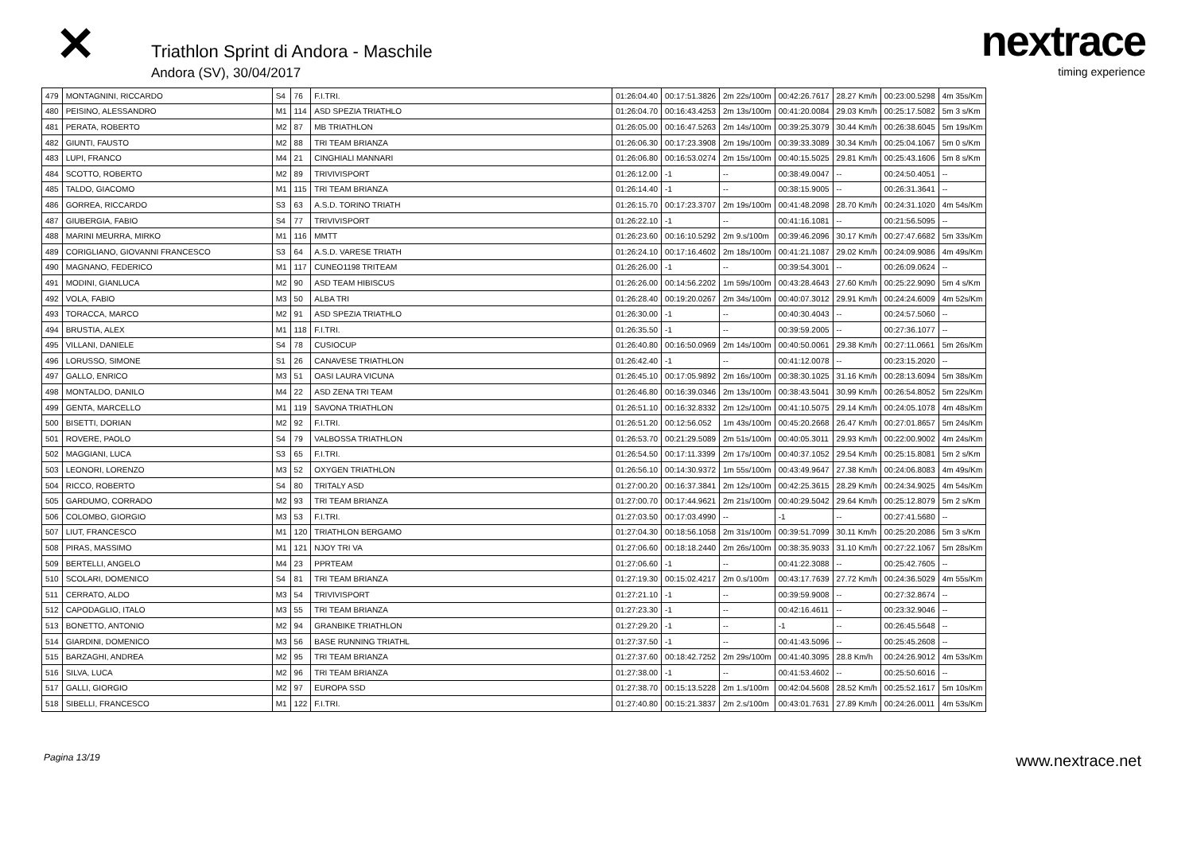✕
Triathlon Sprint di Andora - Maschile
Andora (SV), 30/04/2017
nextrace
timing experience
| 479 | MONTAGNINI, RICCARDO | S4 | 76 | F.I.TRI. | 01:26:04.40 | 00:17:51.3826 | 2m 22s/100m | 00:42:26.7617 | 28.27 Km/h | 00:23:00.5298 | 4m 35s/Km |
| 480 | PEISINO, ALESSANDRO | M1 | 114 | ASD SPEZIA TRIATHLO | 01:26:04.70 | 00:16:43.4253 | 2m 13s/100m | 00:41:20.0084 | 29.03 Km/h | 00:25:17.5082 | 5m 3 s/Km |
| 481 | PERATA, ROBERTO | M2 | 87 | MB TRIATHLON | 01:26:05.00 | 00:16:47.5263 | 2m 14s/100m | 00:39:25.3079 | 30.44 Km/h | 00:26:38.6045 | 5m 19s/Km |
| 482 | GIUNTI, FAUSTO | M2 | 88 | TRI TEAM BRIANZA | 01:26:06.30 | 00:17:23.3908 | 2m 19s/100m | 00:39:33.3089 | 30.34 Km/h | 00:25:04.1067 | 5m 0 s/Km |
| 483 | LUPI, FRANCO | M4 | 21 | CINGHIALI MANNARI | 01:26:06.80 | 00:16:53.0274 | 2m 15s/100m | 00:40:15.5025 | 29.81 Km/h | 00:25:43.1606 | 5m 8 s/Km |
| 484 | SCOTTO, ROBERTO | M2 | 89 | TRIVIVISPORT | 01:26:12.00 | -1 | -- | 00:38:49.0047 | -- | 00:24:50.4051 | -- |
| 485 | TALDO, GIACOMO | M1 | 115 | TRI TEAM BRIANZA | 01:26:14.40 | -1 | -- | 00:38:15.9005 | -- | 00:26:31.3641 | -- |
| 486 | GORREA, RICCARDO | S3 | 63 | A.S.D. TORINO TRIATH | 01:26:15.70 | 00:17:23.3707 | 2m 19s/100m | 00:41:48.2098 | 28.70 Km/h | 00:24:31.1020 | 4m 54s/Km |
| 487 | GIUBERGIA, FABIO | S4 | 77 | TRIVIVISPORT | 01:26:22.10 | -1 | -- | 00:41:16.1081 | -- | 00:21:56.5095 | -- |
| 488 | MARINI MEURRA, MIRKO | M1 | 116 | MMTT | 01:26:23.60 | 00:16:10.5292 | 2m 9.s/100m | 00:39:46.2096 | 30.17 Km/h | 00:27:47.6682 | 5m 33s/Km |
| 489 | CORIGLIANO, GIOVANNI FRANCESCO | S3 | 64 | A.S.D. VARESE TRIATH | 01:26:24.10 | 00:17:16.4602 | 2m 18s/100m | 00:41:21.1087 | 29.02 Km/h | 00:24:09.9086 | 4m 49s/Km |
| 490 | MAGNANO, FEDERICO | M1 | 117 | CUNEO1198 TRITEAM | 01:26:26.00 | -1 | -- | 00:39:54.3001 | -- | 00:26:09.0624 | -- |
| 491 | MODINI, GIANLUCA | M2 | 90 | ASD TEAM HIBISCUS | 01:26:26.00 | 00:14:56.2202 | 1m 59s/100m | 00:43:28.4643 | 27.60 Km/h | 00:25:22.9090 | 5m 4 s/Km |
| 492 | VOLA, FABIO | M3 | 50 | ALBA TRI | 01:26:28.40 | 00:19:20.0267 | 2m 34s/100m | 00:40:07.3012 | 29.91 Km/h | 00:24:24.6009 | 4m 52s/Km |
| 493 | TORACCA, MARCO | M2 | 91 | ASD SPEZIA TRIATHLO | 01:26:30.00 | -1 | -- | 00:40:30.4043 | -- | 00:24:57.5060 | -- |
| 494 | BRUSTIA, ALEX | M1 | 118 | F.I.TRI. | 01:26:35.50 | -1 | -- | 00:39:59.2005 | -- | 00:27:36.1077 | -- |
| 495 | VILLANI, DANIELE | S4 | 78 | CUSIOCUP | 01:26:40.80 | 00:16:50.0969 | 2m 14s/100m | 00:40:50.0061 | 29.38 Km/h | 00:27:11.0661 | 5m 26s/Km |
| 496 | LORUSSO, SIMONE | S1 | 26 | CANAVESE TRIATHLON | 01:26:42.40 | -1 | -- | 00:41:12.0078 | -- | 00:23:15.2020 | -- |
| 497 | GALLO, ENRICO | M3 | 51 | OASI LAURA VICUNA | 01:26:45.10 | 00:17:05.9892 | 2m 16s/100m | 00:38:30.1025 | 31.16 Km/h | 00:28:13.6094 | 5m 38s/Km |
| 498 | MONTALDO, DANILO | M4 | 22 | ASD ZENA TRI TEAM | 01:26:46.80 | 00:16:39.0346 | 2m 13s/100m | 00:38:43.5041 | 30.99 Km/h | 00:26:54.8052 | 5m 22s/Km |
| 499 | GENTA, MARCELLO | M1 | 119 | SAVONA TRIATHLON | 01:26:51.10 | 00:16:32.8332 | 2m 12s/100m | 00:41:10.5075 | 29.14 Km/h | 00:24:05.1078 | 4m 48s/Km |
| 500 | BISETTI, DORIAN | M2 | 92 | F.I.TRI. | 01:26:51.20 | 00:12:56.052 | 1m 43s/100m | 00:45:20.2668 | 26.47 Km/h | 00:27:01.8657 | 5m 24s/Km |
| 501 | ROVERE, PAOLO | S4 | 79 | VALBOSSA TRIATHLON | 01:26:53.70 | 00:21:29.5089 | 2m 51s/100m | 00:40:05.3011 | 29.93 Km/h | 00:22:00.9002 | 4m 24s/Km |
| 502 | MAGGIANI, LUCA | S3 | 65 | F.I.TRI. | 01:26:54.50 | 00:17:11.3399 | 2m 17s/100m | 00:40:37.1052 | 29.54 Km/h | 00:25:15.8081 | 5m 2 s/Km |
| 503 | LEONORI, LORENZO | M3 | 52 | OXYGEN TRIATHLON | 01:26:56.10 | 00:14:30.9372 | 1m 55s/100m | 00:43:49.9647 | 27.38 Km/h | 00:24:06.8083 | 4m 49s/Km |
| 504 | RICCO, ROBERTO | S4 | 80 | TRITALY ASD | 01:27:00.20 | 00:16:37.3841 | 2m 12s/100m | 00:42:25.3615 | 28.29 Km/h | 00:24:34.9025 | 4m 54s/Km |
| 505 | GARDUMO, CORRADO | M2 | 93 | TRI TEAM BRIANZA | 01:27:00.70 | 00:17:44.9621 | 2m 21s/100m | 00:40:29.5042 | 29.64 Km/h | 00:25:12.8079 | 5m 2 s/Km |
| 506 | COLOMBO, GIORGIO | M3 | 53 | F.I.TRI. | 01:27:03.50 | 00:17:03.4990 | -- | -1 | -- | 00:27:41.5680 | -- |
| 507 | LIUT, FRANCESCO | M1 | 120 | TRIATHLON BERGAMO | 01:27:04.30 | 00:18:56.1058 | 2m 31s/100m | 00:39:51.7099 | 30.11 Km/h | 00:25:20.2086 | 5m 3 s/Km |
| 508 | PIRAS, MASSIMO | M1 | 121 | NJOY TRI VA | 01:27:06.60 | 00:18:18.2440 | 2m 26s/100m | 00:38:35.9033 | 31.10 Km/h | 00:27:22.1067 | 5m 28s/Km |
| 509 | BERTELLI, ANGELO | M4 | 23 | PPRTEAM | 01:27:06.60 | -1 | -- | 00:41:22.3088 | -- | 00:25:42.7605 | -- |
| 510 | SCOLARI, DOMENICO | S4 | 81 | TRI TEAM BRIANZA | 01:27:19.30 | 00:15:02.4217 | 2m 0.s/100m | 00:43:17.7639 | 27.72 Km/h | 00:24:36.5029 | 4m 55s/Km |
| 511 | CERRATO, ALDO | M3 | 54 | TRIVIVISPORT | 01:27:21.10 | -1 | -- | 00:39:59.9008 | -- | 00:27:32.8674 | -- |
| 512 | CAPODAGLIO, ITALO | M3 | 55 | TRI TEAM BRIANZA | 01:27:23.30 | -1 | -- | 00:42:16.4611 | -- | 00:23:32.9046 | -- |
| 513 | BONETTO, ANTONIO | M2 | 94 | GRANBIKE TRIATHLON | 01:27:29.20 | -1 | -- | -1 | -- | 00:26:45.5648 | -- |
| 514 | GIARDINI, DOMENICO | M3 | 56 | BASE RUNNING TRIATHL | 01:27:37.50 | -1 | -- | 00:41:43.5096 | -- | 00:25:45.2608 | -- |
| 515 | BARZAGHI, ANDREA | M2 | 95 | TRI TEAM BRIANZA | 01:27:37.60 | 00:18:42.7252 | 2m 29s/100m | 00:41:40.3095 | 28.8 Km/h | 00:24:26.9012 | 4m 53s/Km |
| 516 | SILVA, LUCA | M2 | 96 | TRI TEAM BRIANZA | 01:27:38.00 | -1 | -- | 00:41:53.4602 | -- | 00:25:50.6016 | -- |
| 517 | GALLI, GIORGIO | M2 | 97 | EUROPA SSD | 01:27:38.70 | 00:15:13.5228 | 2m 1.s/100m | 00:42:04.5608 | 28.52 Km/h | 00:25:52.1617 | 5m 10s/Km |
| 518 | SIBELLI, FRANCESCO | M1 | 122 | F.I.TRI. | 01:27:40.80 | 00:15:21.3837 | 2m 2.s/100m | 00:43:01.7631 | 27.89 Km/h | 00:24:26.0011 | 4m 53s/Km |
Pagina 13/19 www.nextrace.net